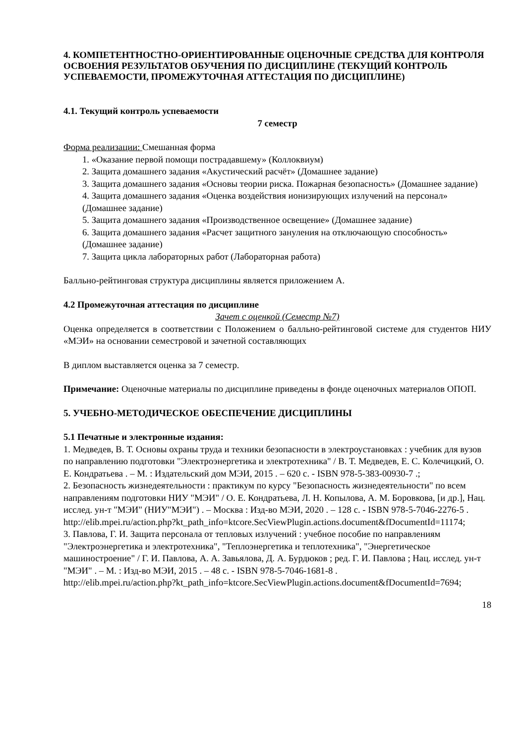4. КОМПЕТЕНТНОСТНО-ОРИЕНТИРОВАННЫЕ ОЦЕНОЧНЫЕ СРЕДСТВА ДЛЯ КОНТРОЛЯ ОСВОЕНИЯ РЕЗУЛЬТАТОВ ОБУЧЕНИЯ ПО ДИСЦИПЛИНЕ (ТЕКУЩИЙ КОНТРОЛЬ УСПЕВАЕМОСТИ, ПРОМЕЖУТОЧНАЯ АТТЕСТАЦИЯ ПО ДИСЦИПЛИНЕ)
4.1. Текущий контроль успеваемости
7 семестр
Форма реализации: Смешанная форма
1. «Оказание первой помощи пострадавшему» (Коллоквиум)
2. Защита домашнего задания «Акустический расчёт» (Домашнее задание)
3. Защита домашнего задания «Основы теории риска. Пожарная безопасность» (Домашнее задание)
4. Защита домашнего задания «Оценка воздействия ионизирующих излучений на персонал» (Домашнее задание)
5. Защита домашнего задания «Производственное освещение» (Домашнее задание)
6. Защита домашнего задания «Расчет защитного зануления на отключающую способность» (Домашнее задание)
7. Защита цикла лабораторных работ (Лабораторная работа)
Балльно-рейтинговая структура дисциплины является приложением А.
4.2 Промежуточная аттестация по дисциплине
Зачет с оценкой (Семестр №7)
Оценка определяется в соответствии с Положением о балльно-рейтинговой системе для студентов НИУ «МЭИ» на основании семестровой и зачетной составляющих
В диплом выставляется оценка за 7 семестр.
Примечание: Оценочные материалы по дисциплине приведены в фонде оценочных материалов ОПОП.
5. УЧЕБНО-МЕТОДИЧЕСКОЕ ОБЕСПЕЧЕНИЕ ДИСЦИПЛИНЫ
5.1 Печатные и электронные издания:
1. Медведев, В. Т. Основы охраны труда и техники безопасности в электроустановках : учебник для вузов по направлению подготовки "Электроэнергетика и электротехника" / В. Т. Медведев, Е. С. Колечицкий, О. Е. Кондратьева . – М. : Издательский дом МЭИ, 2015 . – 620 с. - ISBN 978-5-383-00930-7 .;
2. Безопасность жизнедеятельности : практикум по курсу "Безопасность жизнедеятельности" по всем направлениям подготовки НИУ "МЭИ" / О. Е. Кондратьева, Л. Н. Копылова, А. М. Боровкова, [и др.], Нац. исслед. ун-т "МЭИ" (НИУ"МЭИ") . – Москва : Изд-во МЭИ, 2020 . – 128 с. - ISBN 978-5-7046-2276-5 .
http://elib.mpei.ru/action.php?kt_path_info=ktcore.SecViewPlugin.actions.document&fDocumentId=11174;
3. Павлова, Г. И. Защита персонала от тепловых излучений : учебное пособие по направлениям "Электроэнергетика и электротехника", "Теплоэнергетика и теплотехника", "Энергетическое машиностроение" / Г. И. Павлова, А. А. Завьялова, Д. А. Бурдюков ; ред. Г. И. Павлова ; Нац. исслед. ун-т "МЭИ" . – М. : Изд-во МЭИ, 2015 . – 48 с. - ISBN 978-5-7046-1681-8 .
http://elib.mpei.ru/action.php?kt_path_info=ktcore.SecViewPlugin.actions.document&fDocumentId=7694;
18